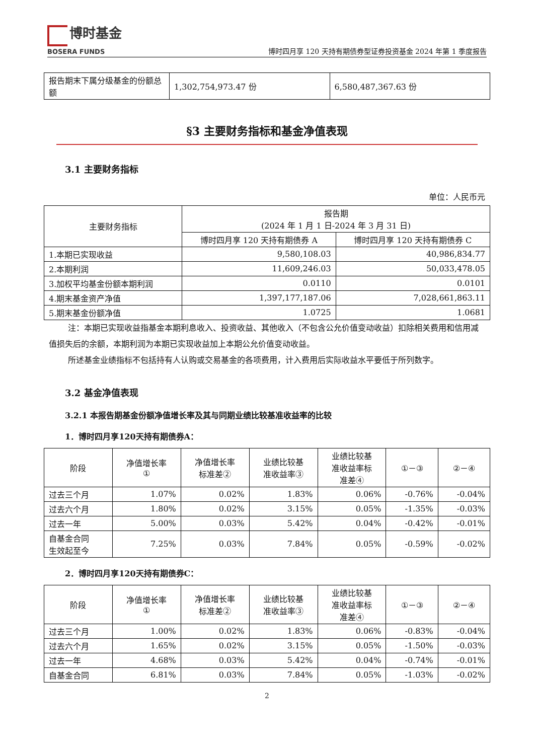博时基金
BOSERA FUNDS
博时四月享 120 天持有期债券型证券投资基金 2024 年第 1 季度报告
| 报告期末下属分级基金的份额总额 | 1,302,754,973.47 份 | 6,580,487,367.63 份 |
§3 主要财务指标和基金净值表现
3.1 主要财务指标
单位：人民币元
| 主要财务指标 | 报告期 (2024 年 1 月 1 日-2024 年 3 月 31 日) | |
| --- | --- | --- |
| | 博时四月享 120 天持有期债券 A | 博时四月享 120 天持有期债券 C |
| 1.本期已实现收益 | 9,580,108.03 | 40,986,834.77 |
| 2.本期利润 | 11,609,246.03 | 50,033,478.05 |
| 3.加权平均基金份额本期利润 | 0.0110 | 0.0101 |
| 4.期末基金资产净值 | 1,397,177,187.06 | 7,028,661,863.11 |
| 5.期末基金份额净值 | 1.0725 | 1.0681 |
注：本期已实现收益指基金本期利息收入、投资收益、其他收入（不包含公允价值变动收益）扣除相关费用和信用减值损失后的余额，本期利润为本期已实现收益加上本期公允价值变动收益。
所述基金业绩指标不包括持有人认购或交易基金的各项费用，计入费用后实际收益水平要低于所列数字。
3.2 基金净值表现
3.2.1 本报告期基金份额净值增长率及其与同期业绩比较基准收益率的比较
1．博时四月享120天持有期债券A：
| 阶段 | 净值增长率 ① | 净值增长率 标准差② | 业绩比较基 准收益率③ | 业绩比较基 准收益率标 准差④ | ①－③ | ②－④ |
| --- | --- | --- | --- | --- | --- | --- |
| 过去三个月 | 1.07% | 0.02% | 1.83% | 0.06% | -0.76% | -0.04% |
| 过去六个月 | 1.80% | 0.02% | 3.15% | 0.05% | -1.35% | -0.03% |
| 过去一年 | 5.00% | 0.03% | 5.42% | 0.04% | -0.42% | -0.01% |
| 自基金合同 生效起至今 | 7.25% | 0.03% | 7.84% | 0.05% | -0.59% | -0.02% |
2．博时四月享120天持有期债券C：
| 阶段 | 净值增长率 ① | 净值增长率 标准差② | 业绩比较基 准收益率③ | 业绩比较基 准收益率标 准差④ | ①－③ | ②－④ |
| --- | --- | --- | --- | --- | --- | --- |
| 过去三个月 | 1.00% | 0.02% | 1.83% | 0.06% | -0.83% | -0.04% |
| 过去六个月 | 1.65% | 0.02% | 3.15% | 0.05% | -1.50% | -0.03% |
| 过去一年 | 4.68% | 0.03% | 5.42% | 0.04% | -0.74% | -0.01% |
| 自基金合同 | 6.81% | 0.03% | 7.84% | 0.05% | -1.03% | -0.02% |
2